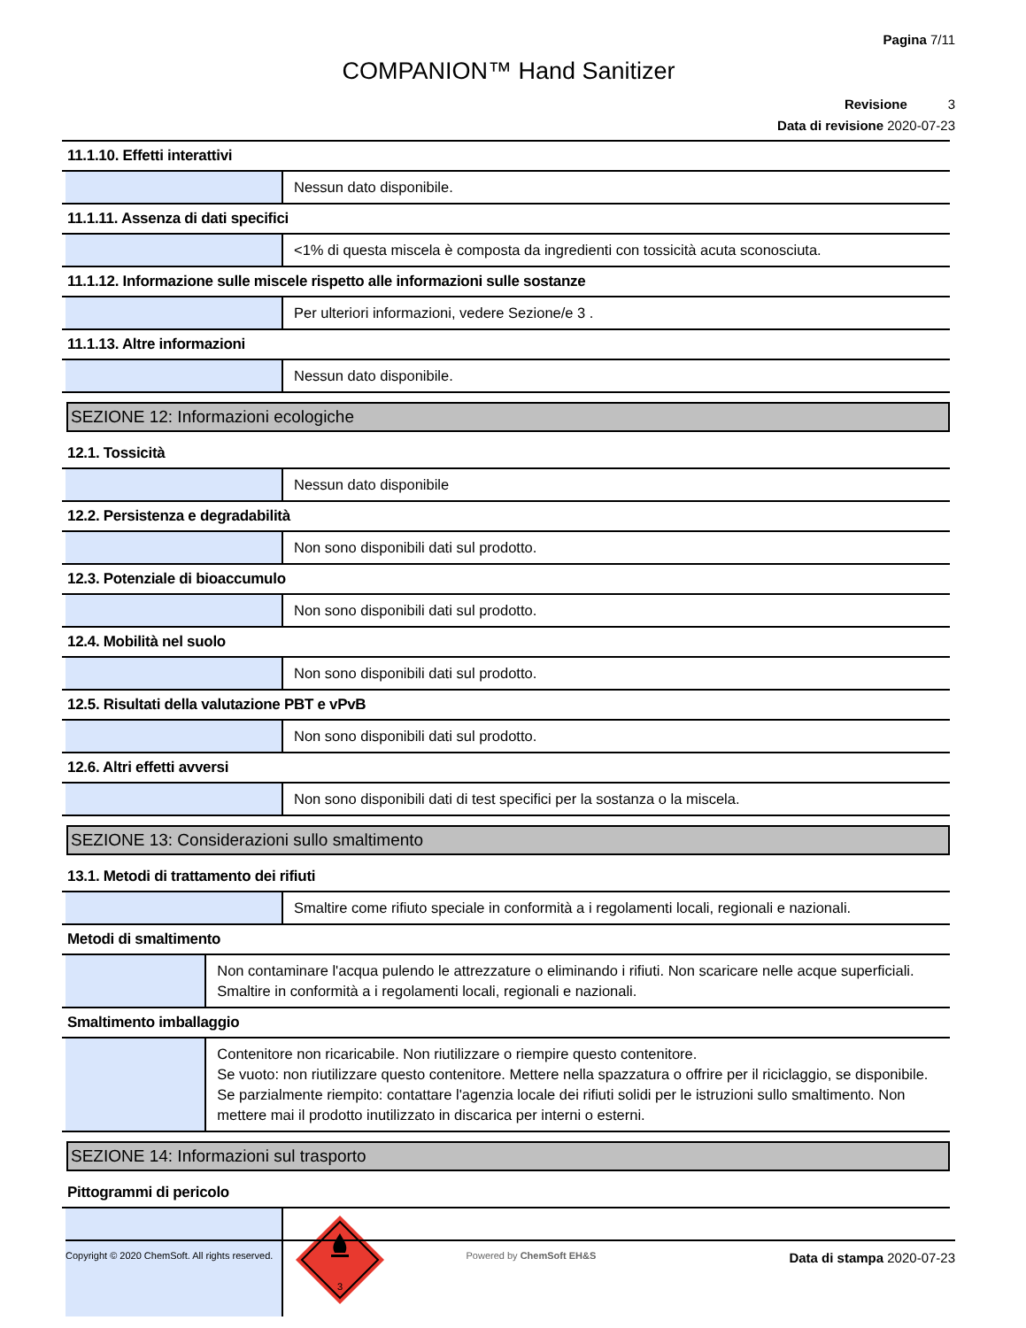Pagina 7/11
COMPANION™ Hand Sanitizer
Revisione 3
Data di revisione 2020-07-23
11.1.10. Effetti interattivi
Nessun dato disponibile.
11.1.11. Assenza di dati specifici
<1% di questa miscela è composta da ingredienti con tossicità acuta sconosciuta.
11.1.12. Informazione sulle miscele rispetto alle informazioni sulle sostanze
Per ulteriori informazioni, vedere Sezione/e 3 .
11.1.13. Altre informazioni
Nessun dato disponibile.
SEZIONE 12: Informazioni ecologiche
12.1. Tossicità
Nessun dato disponibile
12.2. Persistenza e degradabilità
Non sono disponibili dati sul prodotto.
12.3. Potenziale di bioaccumulo
Non sono disponibili dati sul prodotto.
12.4. Mobilità nel suolo
Non sono disponibili dati sul prodotto.
12.5. Risultati della valutazione PBT e vPvB
Non sono disponibili dati sul prodotto.
12.6. Altri effetti avversi
Non sono disponibili dati di test specifici per la sostanza o la miscela.
SEZIONE 13: Considerazioni sullo smaltimento
13.1. Metodi di trattamento dei rifiuti
Smaltire come rifiuto speciale in conformità a i regolamenti locali, regionali e nazionali.
Metodi di smaltimento
Non contaminare l'acqua pulendo le attrezzature o eliminando i rifiuti. Non scaricare nelle acque superficiali. Smaltire in conformità a i regolamenti locali, regionali e nazionali.
Smaltimento imballaggio
Contenitore non ricaricabile. Non riutilizzare o riempire questo contenitore.
Se vuoto: non riutilizzare questo contenitore. Mettere nella spazzatura o offrire per il riciclaggio, se disponibile.
Se parzialmente riempito: contattare l'agenzia locale dei rifiuti solidi per le istruzioni sullo smaltimento. Non mettere mai il prodotto inutilizzato in discarica per interni o esterni.
SEZIONE 14: Informazioni sul trasporto
Pittogrammi di pericolo
3
Copyright © 2020 ChemSoft. All rights reserved.
Powered by ChemSoft EH&S
Data di stampa 2020-07-23